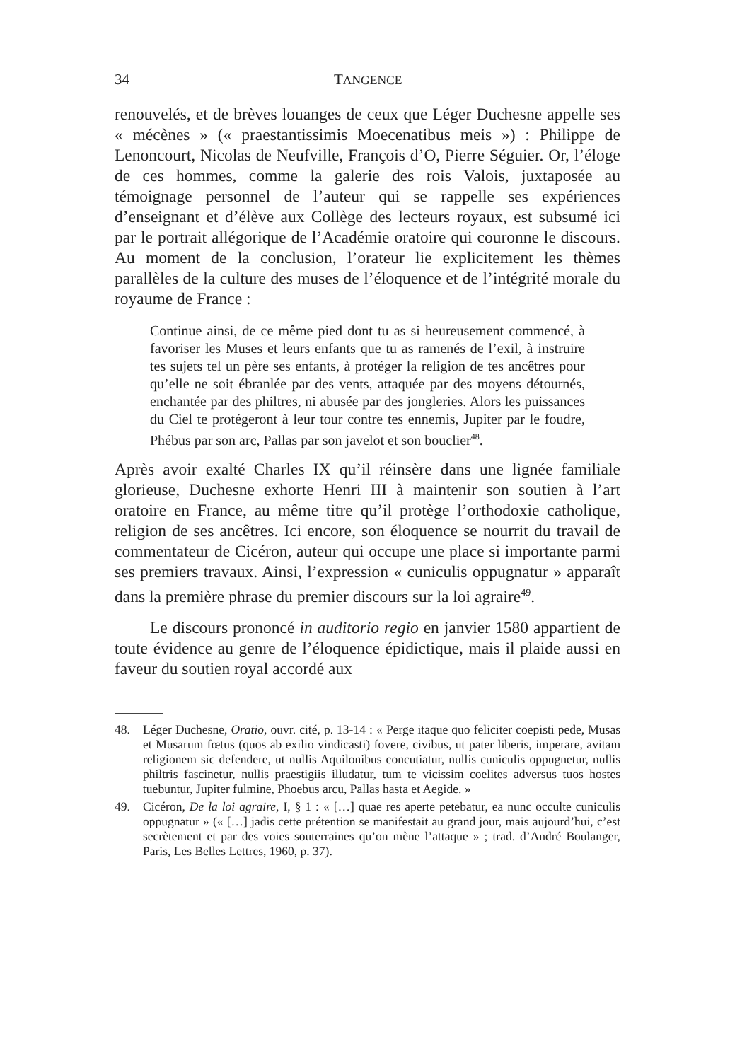34 TANGENCE
renouvelés, et de brèves louanges de ceux que Léger Duchesne appelle ses « mécènes » (« praestantissimis Moecenatibus meis ») : Philippe de Lenoncourt, Nicolas de Neufville, François d’O, Pierre Séguier. Or, l’éloge de ces hommes, comme la galerie des rois Valois, juxtaposée au témoignage personnel de l’auteur qui se rappelle ses expériences d’enseignant et d’élève aux Collège des lecteurs royaux, est subsumé ici par le portrait allégorique de l’Académie oratoire qui couronne le discours. Au moment de la conclusion, l’orateur lie explicitement les thèmes parallèles de la culture des muses de l’éloquence et de l’intégrité morale du royaume de France :
Continue ainsi, de ce même pied dont tu as si heureusement commencé, à favoriser les Muses et leurs enfants que tu as ramenés de l’exil, à instruire tes sujets tel un père ses enfants, à protéger la religion de tes ancêtres pour qu’elle ne soit ébranlée par des vents, attaquée par des moyens détournés, enchantée par des philtres, ni abusée par des jongleries. Alors les puissances du Ciel te protégeront à leur tour contre tes ennemis, Jupiter par le foudre, Phébus par son arc, Pallas par son javelot et son bouclier<sup>48</sup>.
Après avoir exalté Charles IX qu’il réinsère dans une lignée familiale glorieuse, Duchesne exhorte Henri III à maintenir son soutien à l’art oratoire en France, au même titre qu’il protège l’orthodoxie catholique, religion de ses ancêtres. Ici encore, son éloquence se nourrit du travail de commentateur de Cicéron, auteur qui occupe une place si importante parmi ses premiers travaux. Ainsi, l’expression « cuniculis oppugnatur » apparaît dans la première phrase du premier discours sur la loi agraire<sup>49</sup>.
Le discours prononcé in auditorio regio en janvier 1580 appartient de toute évidence au genre de l’éloquence épidictique, mais il plaide aussi en faveur du soutien royal accordé aux
48. Léger Duchesne, Oratio, ouvr. cité, p. 13-14 : « Perge itaque quo feliciter coepisti pede, Musas et Musarum fœtus (quos ab exilio vindicasti) fovere, civibus, ut pater liberis, imperare, avitam religionem sic defendere, ut nullis Aquilonibus concutiatur, nullis cuniculis oppugnetur, nullis philtris fascinetur, nullis praestigiis illudatur, tum te vicissim coelites adversus tuos hostes tuebuntur, Jupiter fulmine, Phoebus arcu, Pallas hasta et Aegide. »
49. Cicéron, De la loi agraire, I, § 1 : « […] quae res aperte petebatur, ea nunc occulte cuniculis oppugnatur » (« […] jadis cette prétention se manifestait au grand jour, mais aujourd’hui, c’est secrètement et par des voies souterraines qu’on mène l’attaque » ; trad. d’André Boulanger, Paris, Les Belles Lettres, 1960, p. 37).